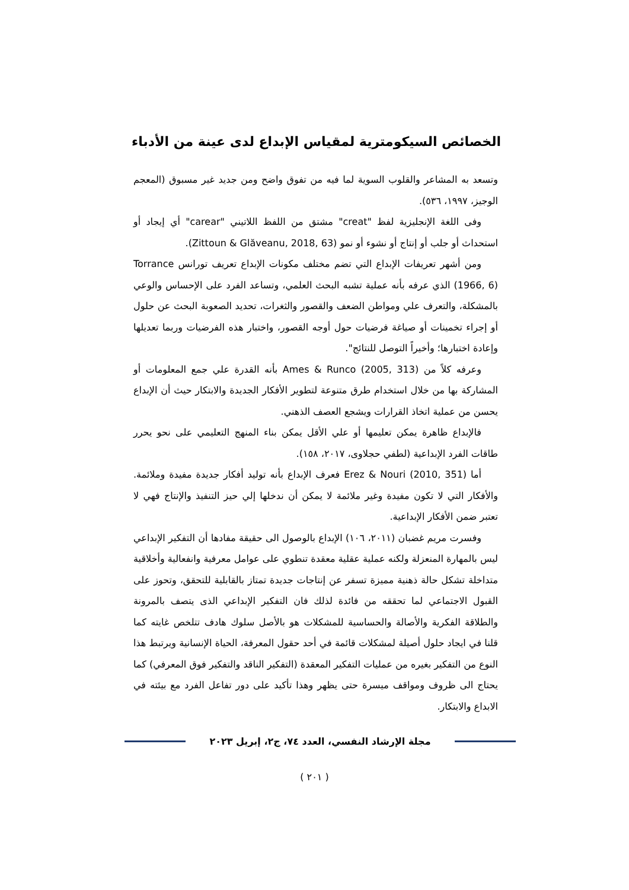الخصائص السيكومترية لمقياس الإبداع لدى عينة من الأدباء
وتسعد به المشاعر والقلوب السوية لما فيه من تفوق واضح ومن جديد غير مسبوق (المعجم الوجيز، ١٩٩٧، ٥٣٦).
وفى اللغة الإنجليزية لفظ "creat" مشتق من اللفظ اللاتيني "carear" أي إيجاد أو استحداث أو جلب أو إنتاج أو نشوء أو نمو (Zittoun & Glăveanu, 2018, 63).
ومن أشهر تعريفات الإبداع التي تضم مختلف مكونات الإبداع تعريف تورانس Torrance (1966, 6) الذي عرفه بأنه عملية تشبه البحث العلمي، وتساعد الفرد على الإحساس والوعي بالمشكلة، والتعرف علي ومواطن الضعف والقصور والثغرات، تحديد الصعوبة البحث عن حلول أو إجراء تخمينات أو صياغة فرضيات حول أوجه القصور، واختبار هذه الفرضيات وربما تعديلها وإعادة اختبارها؛ وأخيراً التوصل للنتائج".
وعرفه كلاً من Ames & Runco (2005, 313) بأنه القدرة علي جمع المعلومات أو المشاركة بها من خلال استخدام طرق متنوعة لتطوير الأفكار الجديدة والابتكار حيث أن الإبداع يحسن من عملية اتخاذ القرارات ويشجع العصف الذهني.
فالإبداع ظاهرة يمكن تعليمها أو علي الأقل يمكن بناء المنهج التعليمي على نحو يحرر طاقات الفرد الإبداعية (لطفي حجلاوى، ٢٠١٧، ١٥٨).
أما Erez & Nouri (2010, 351) فعرف الإبداع بأنه توليد أفكار جديدة مفيدة وملائمة. والأفكار التي لا تكون مفيدة وغير ملائمة لا يمكن أن ندخلها إلي حيز التنفيذ والإنتاج فهي لا تعتبر ضمن الأفكار الإبداعية.
وفسرت مريم غضبان (٢٠١١، ١٠٦) الإبداع بالوصول الى حقيقة مفادها أن التفكير الإبداعي ليس بالمهارة المنعزلة ولكنه عملية عقلية معقدة تنطوي على عوامل معرفية وانفعالية وأخلاقية متداخلة تشكل حالة ذهنية مميزة تسفر عن إنتاجات جديدة تمتاز بالقابلية للتحقق، وتحوز على القبول الاجتماعي لما تحققه من فائدة لذلك فان التفكير الإبداعي الذى يتصف بالمرونة والطلاقة الفكرية والأصالة والحساسية للمشكلات هو بالأصل سلوك هادف تتلخص غايته كما قلنا في ايجاد حلول أصيلة لمشكلات قائمة في أحد حقول المعرفة، الحياة الإنسانية ويرتبط هذا النوع من التفكير بغيره من عمليات التفكير المعقدة (التفكير الناقد والتفكير فوق المعرفي) كما يحتاج الى ظروف ومواقف ميسرة حتى يظهر وهذا تأكيد على دور تفاعل الفرد مع بيئته في الابداع والابتكار.
مجلة الإرشاد النفسي، العدد ٧٤، ج٢، إبريل ٢٠٢٣
( ٢٠١ )